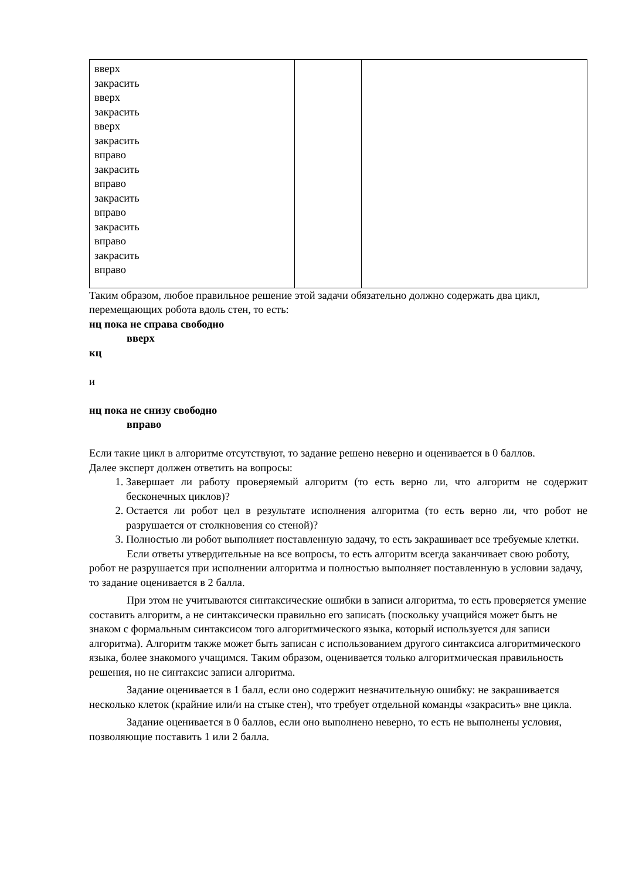| вверх закрасить вверх закрасить вверх закрасить вправо закрасить вправо закрасить вправо закрасить вправо закрасить вправо | | |
Таким образом, любое правильное решение этой задачи обязательно должно содержать два цикл, перемещающих робота вдоль стен, то есть:
нц пока не справа свободно
вверх
кц
и
нц пока не снизу свободно
вправо
Если такие цикл в алгоритме отсутствуют, то задание решено неверно и оценивается в 0 баллов.
Далее эксперт должен ответить на вопросы:
1. Завершает ли работу проверяемый алгоритм (то есть верно ли, что алгоритм не содержит бесконечных циклов)?
2. Остается ли робот цел в результате исполнения алгоритма (то есть верно ли, что робот не разрушается от столкновения со стеной)?
3. Полностью ли робот выполняет поставленную задачу, то есть закрашивает все требуемые клетки.
Если ответы утвердительные на все вопросы, то есть алгоритм всегда заканчивает свою роботу, робот не разрушается при исполнении алгоритма и полностью выполняет поставленную в условии задачу, то задание оценивается в 2 балла.
При этом не учитываются синтаксические ошибки в записи алгоритма, то есть проверяется умение составить алгоритм, а не синтаксически правильно его записать (поскольку учащийся может быть не знаком с формальным синтаксисом того алгоритмического языка, который используется для записи алгоритма). Алгоритм также может быть записан с использованием другого синтаксиса алгоритмического языка, более знакомого учащимся. Таким образом, оценивается только алгоритмическая правильность решения, но не синтаксис записи алгоритма.
Задание оценивается в 1 балл, если оно содержит незначительную ошибку: не закрашивается несколько клеток (крайние или/и на стыке стен), что требует отдельной команды «закрасить» вне цикла.
Задание оценивается в 0 баллов, если оно выполнено неверно, то есть не выполнены условия, позволяющие поставить 1 или 2 балла.